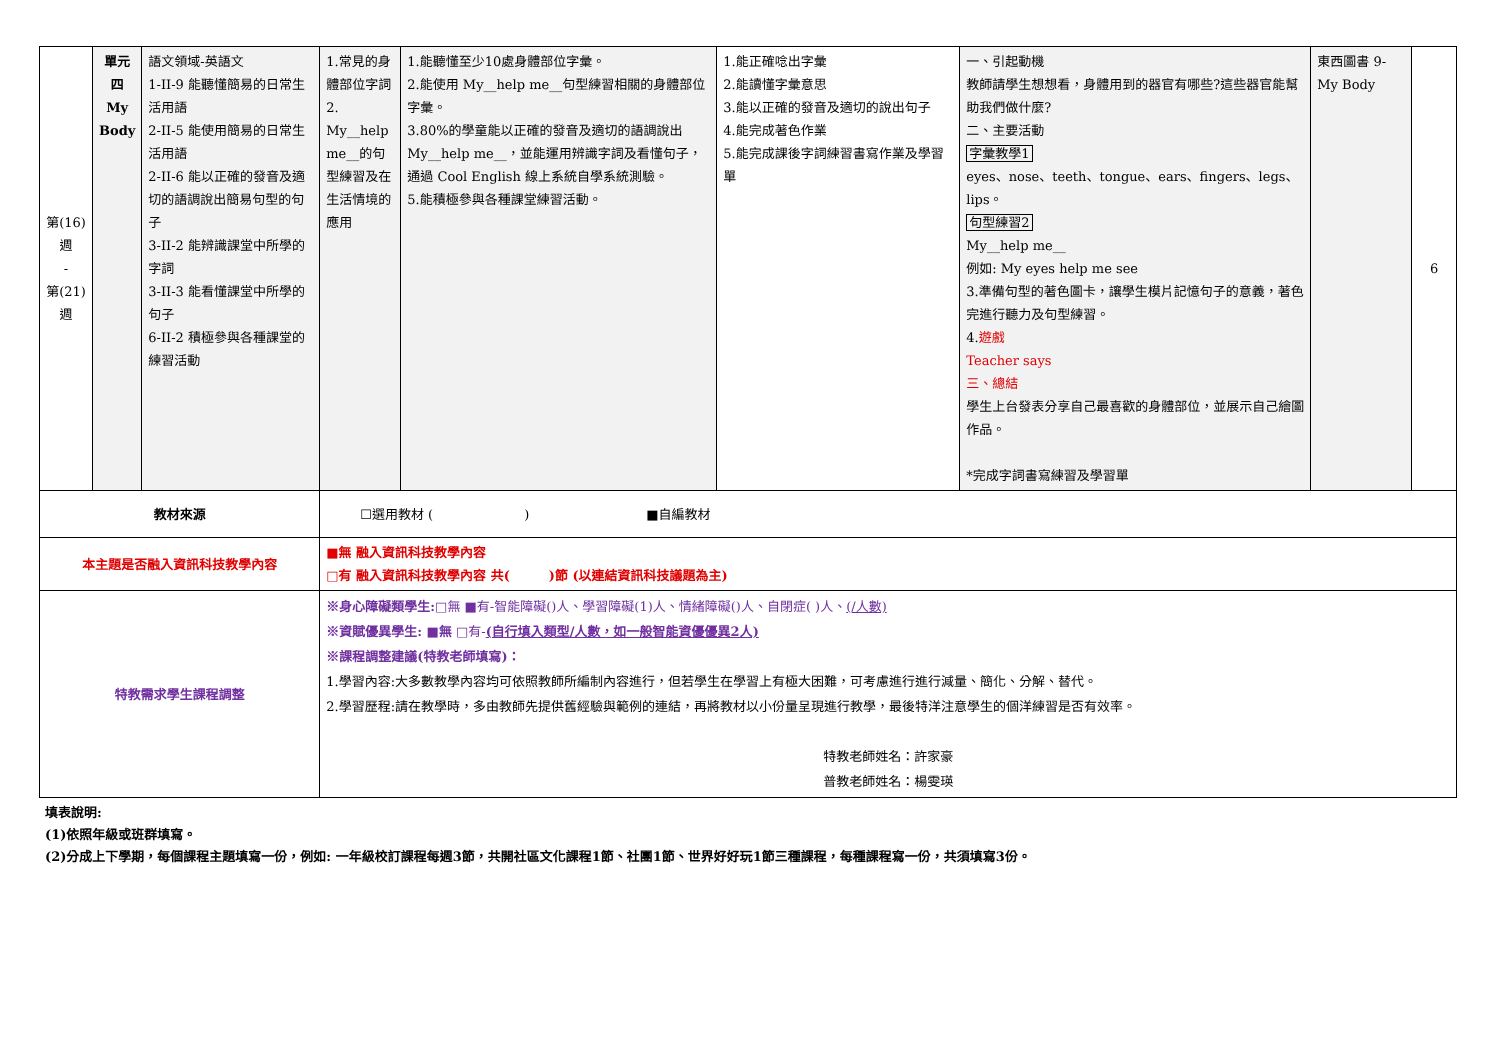| 第(16)週 - 第(21)週 | 單元四 My Body | 語文領域-英語文 1-II-9 能聽懂簡易的日常生活用語 2-II-5 能使用簡易的日常生活用語 2-II-6 能以正確的發音及適切的語調說出簡易句型的句子 3-II-2 能辨識課堂中所學的字詞 3-II-3 能看懂課堂中所學的句子 6-II-2 積極參與各種課堂的練習活動 | 1.常見的身體部位字詞 2. My__help me__的句型練習及在生活情境的應用 | 1.能聽懂至少10處身體部位字彙。 2.能使用 My__help me__句型練習相關的身體部位字彙。 3.80%的學童能以正確的發音及適切的語調說出 My__help me__，並能運用辨識字詞及看懂句子，通過 Cool English 線上系統自學系統測驗。 5.能積極參與各種課堂練習活動。 | 1.能正確唸出字彙 2.能讀懂字彙意思 3.能以正確的發音及適切的說出句子 4.能完成著色作業 5.能完成課後字詞練習書寫作業及學習單 | 一、引起動機 教師請學生想想看，身體用到的器官有哪些?這些器官能幫助我們做什麼? 二、主要活動 字彙教學1 eyes、nose、teeth、tongue、ears、fingers、legs、lips。 句型練習2 My__help me__ 例如: My eyes help me see 3.準備句型的著色圖卡，讓學生模片記憶句子的意義，著色完進行聽力及句型練習。 4. 遊戲 Teacher says 三、總結 學生上台發表分享自己最喜歡的身體部位，並展示自己繪圖作品。 *完成字詞書寫練習及學習單 | 東西圖書 9-My Body | 6 |
| 教材來源 | | | ☐選用教材 ( ) ■自編教材 | | | | | |
| 本主題是否融入資訊科技教學內容 | | | ■無 融入資訊科技教學內容 □有 融入資訊科技教學內容 共( )節 (以連結資訊科技議題為主) | | | | | |
| 特教需求學生課程調整 | | | ※身心障礙類學生: □無 ■有-智能障礙()人、學習障礙(1)人、情緒障礙()人、自閉症( )人、 (/人數) ※資賦優異學生: ■無 □有- (自行填入類型/人數，如一般智能資優優異2人) ※課程調整建議(特教老師填寫)： 1.學習內容:大多數教學內容均可依照教師所編制內容進行，但若學生在學習上有極大困難，可考慮進行進行減量、簡化、分解、替代。 2.學習歷程:請在教學時，多由教師先提供舊經驗與範例的連結，再將教材以小份量呈現進行教學，最後特洋注意學生的個洋練習是否有效率。 特教老師姓名：許家豪 普教老師姓名：楊雯瑛 | | | | | |
填表說明:
(1)依照年級或班群填寫。
(2)分成上下學期，每個課程主題填寫一份，例如: 一年級校訂課程每週3節，共開社區文化課程1節、社團1節、世界好好玩1節三種課程，每種課程寫一份，共須填寫3份。